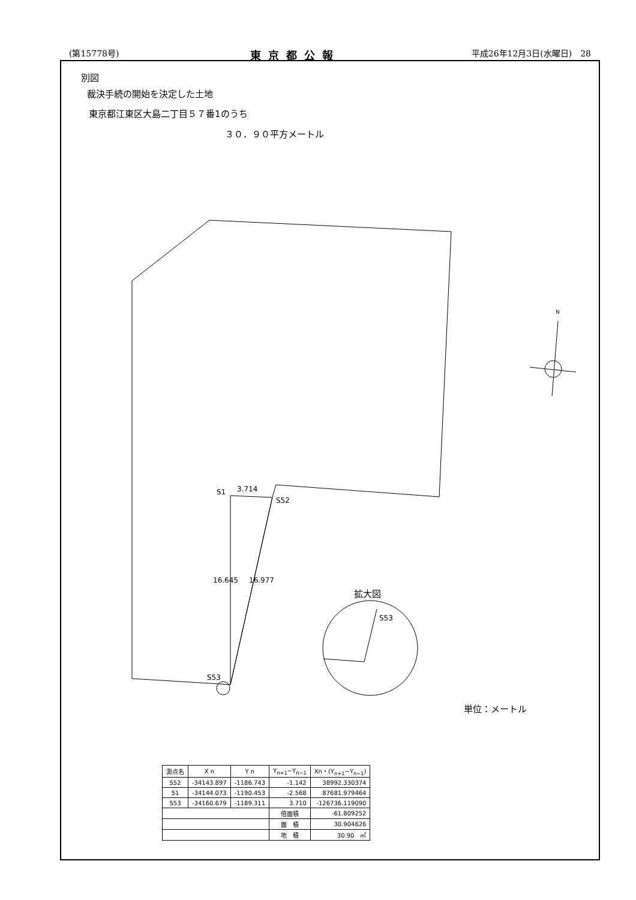(第15778号) 東京都公報 平成26年12月3日(水曜日)　28
別図
裁決手続の開始を決定した土地
東京都江東区大島二丁目５７番1のうち
３０．９０平方メートル
S1 3.714
S52
16.645 16.977
S53
N
拡大図
S53
単位：メートル
| 測点名 | X n | Y n | Y<sub>n+1</sub>−Y<sub>n−1</sub> | Xn・(Y<sub>n+1</sub>−Y<sub>n−1</sub>) |
| --- | --- | --- | --- | --- |
| S52 | -34143.897 | -1186.743 | -1.142 | 38992.330374 |
| S1 | -34144.073 | -1190.453 | -2.568 | 87681.979464 |
| S53 | -34160.679 | -1189.311 | 3.710 | -126736.119090 |
| | | | 倍面積 | -61.809252 |
| | | | 面 積 | 30.904626 |
| | | | 地 積 | 30.90 ㎡ |